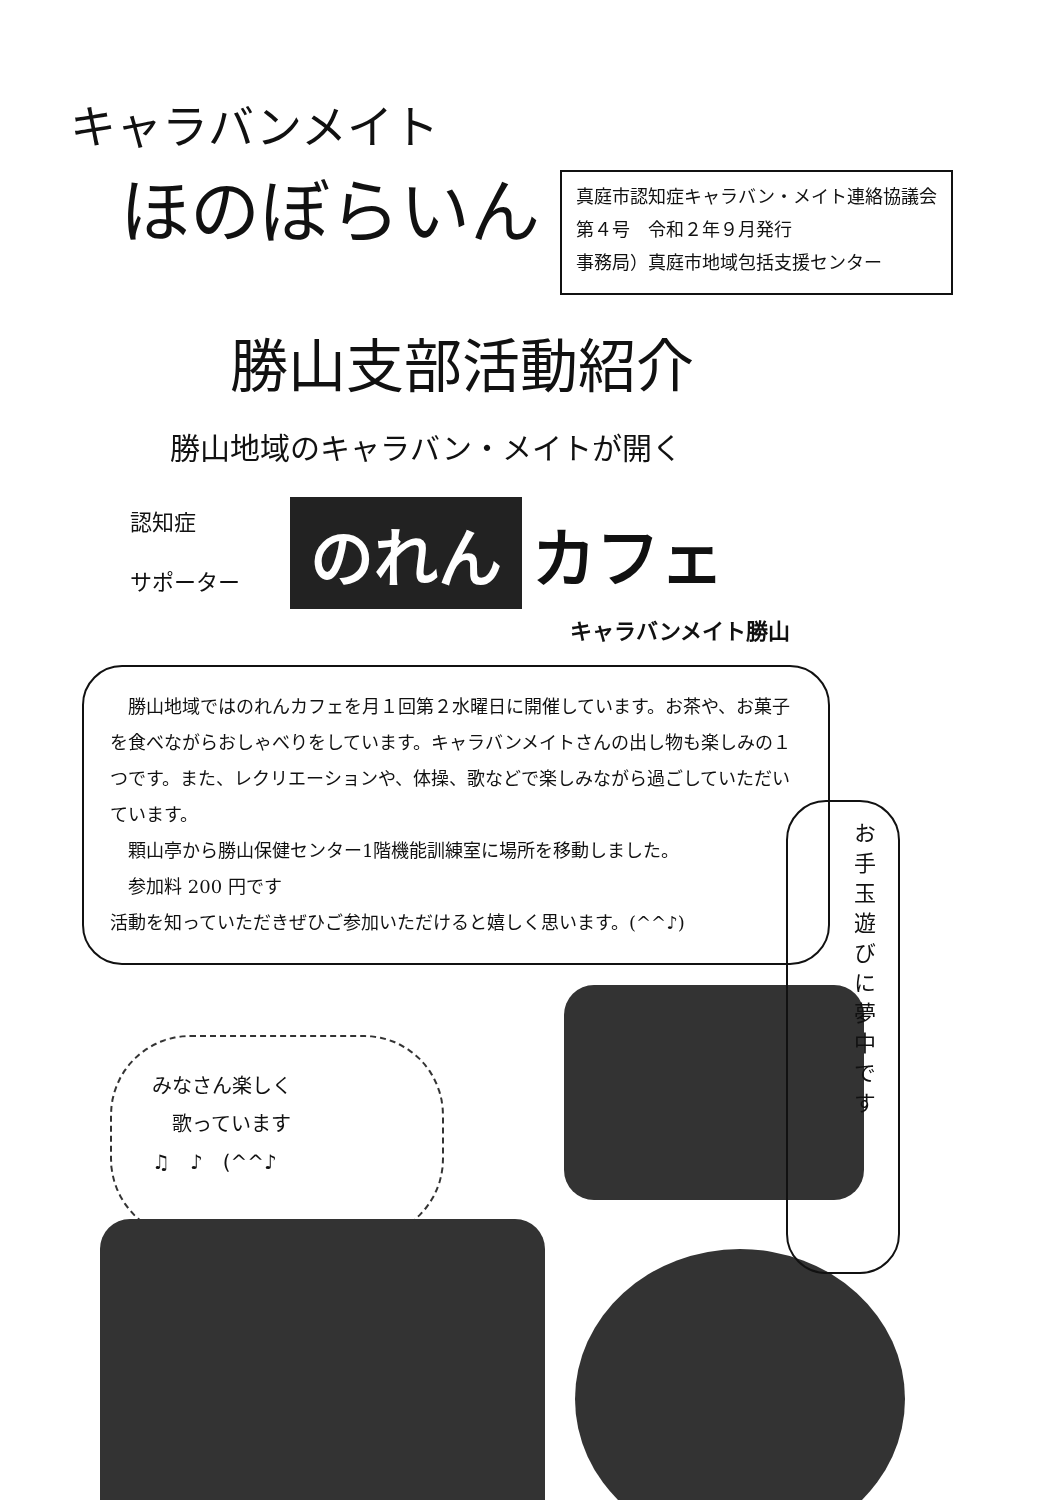キャラバンメイト
ほのぼらいん
真庭市認知症キャラバン・メイト連絡協議会
第４号　令和２年９月発行
事務局）真庭市地域包括支援センター
勝山支部活動紹介
勝山地域のキャラバン・メイトが開く
認知症
サポーター
のれん
カフェ
キャラバンメイト勝山
　勝山地域ではのれんカフェを月１回第２水曜日に開催しています。お茶や、お菓子を食べながらおしゃべりをしています。キャラバンメイトさんの出し物も楽しみの１つです。また、レクリエーションや、体操、歌などで楽しみながら過ごしていただいています。
　顆山亭から勝山保健センター1階機能訓練室に場所を移動しました。
　参加料 200 円です
活動を知っていただきぜひご参加いただけると嬉しく思います。(^^♪)
お手玉遊びに夢中です
みなさん楽しく
　歌っています
♫　♪　(^^♪